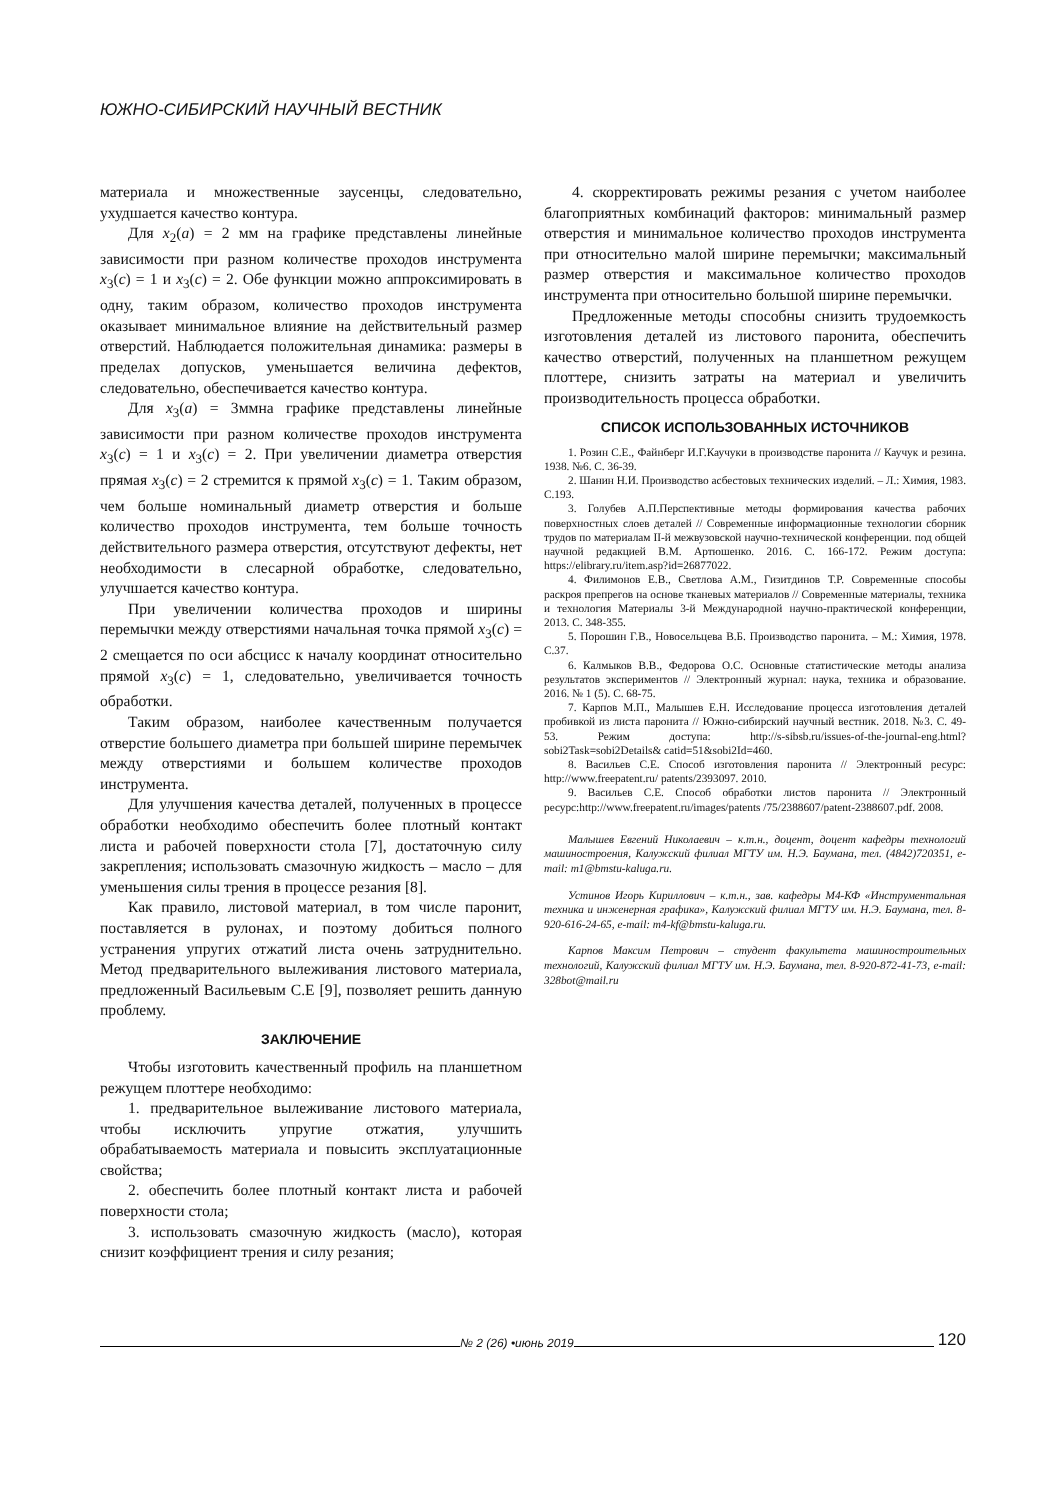ЮЖНО-СИБИРСКИЙ НАУЧНЫЙ ВЕСТНИК
материала и множественные заусенцы, следовательно, ухудшается качество контура.
Для x<sub>2</sub>(a) = 2 мм на графике представлены линейные зависимости при разном количестве проходов инструмента x<sub>3</sub>(c) = 1 и x<sub>3</sub>(c) = 2. Обе функции можно аппроксимировать в одну, таким образом, количество проходов инструмента оказывает минимальное влияние на действительный размер отверстий. Наблюдается положительная динамика: размеры в пределах допусков, уменьшается величина дефектов, следовательно, обеспечивается качество контура.
Для x<sub>3</sub>(a) = 3ммна графике представлены линейные зависимости при разном количестве проходов инструмента x<sub>3</sub>(c) = 1 и x<sub>3</sub>(c) = 2. При увеличении диаметра отверстия прямая x<sub>3</sub>(c) = 2 стремится к прямой x<sub>3</sub>(c) = 1. Таким образом, чем больше номинальный диаметр отверстия и больше количество проходов инструмента, тем больше точность действительного размера отверстия, отсутствуют дефекты, нет необходимости в слесарной обработке, следовательно, улучшается качество контура.
При увеличении количества проходов и ширины перемычки между отверстиями начальная точка прямой x<sub>3</sub>(c) = 2 смещается по оси абсцисс к началу координат относительно прямой x<sub>3</sub>(c) = 1, следовательно, увеличивается точность обработки.
Таким образом, наиболее качественным получается отверстие большего диаметра при большей ширине перемычек между отверстиями и большем количестве проходов инструмента.
Для улучшения качества деталей, полученных в процессе обработки необходимо обеспечить более плотный контакт листа и рабочей поверхности стола [7], достаточную силу закрепления; использовать смазочную жидкость – масло – для уменьшения силы трения в процессе резания [8].
Как правило, листовой материал, в том числе паронит, поставляется в рулонах, и поэтому добиться полного устранения упругих отжатий листа очень затруднительно. Метод предварительного вылеживания листового материала, предложенный Васильевым С.Е [9], позволяет решить данную проблему.
ЗАКЛЮЧЕНИЕ
Чтобы изготовить качественный профиль на планшетном режущем плоттере необходимо:
1. предварительное вылеживание листового материала, чтобы исключить упругие отжатия, улучшить обрабатываемость материала и повысить эксплуатационные свойства;
2. обеспечить более плотный контакт листа и рабочей поверхности стола;
3. использовать смазочную жидкость (масло), которая снизит коэффициент трения и силу резания;
4. скорректировать режимы резания с учетом наиболее благоприятных комбинаций факторов: минимальный размер отверстия и минимальное количество проходов инструмента при относительно малой ширине перемычки; максимальный размер отверстия и максимальное количество проходов инструмента при относительно большой ширине перемычки.
Предложенные методы способны снизить трудоемкость изготовления деталей из листового паронита, обеспечить качество отверстий, полученных на планшетном режущем плоттере, снизить затраты на материал и увеличить производительность процесса обработки.
СПИСОК ИСПОЛЬЗОВАННЫХ ИСТОЧНИКОВ
1. Розин С.Е., Файнберг И.Г.Каучуки в производстве паронита // Каучук и резина. 1938. №6. С. 36-39.
2. Шанин Н.И. Производство асбестовых технических изделий. – Л.: Химия, 1983. С.193.
3. Голубев А.П.Перспективные методы формирования качества рабочих поверхностных слоев деталей // Современные информационные технологии сборник трудов по материалам II-й межвузовской научно-технической конференции. под общей научной редакцией В.М. Артюшенко. 2016. С. 166-172. Режим доступа: https://elibrary.ru/item.asp?id=26877022.
4. Филимонов Е.В., Светлова А.М., Гизитдинов Т.Р. Современные способы раскроя препрегов на основе тканевых материалов // Современные материалы, техника и технология Материалы 3-й Международной научно-практической конференции, 2013. С. 348-355.
5. Порошин Г.В., Новосельцева В.Б. Производство паронита. – М.: Химия, 1978. С.37.
6. Калмыков В.В., Федорова О.С. Основные статистические методы анализа результатов экспериментов // Электронный журнал: наука, техника и образование. 2016. № 1 (5). С. 68-75.
7. Карпов М.П., Малышев Е.Н. Исследование процесса изготовления деталей пробивкой из листа паронита // Южно-сибирский научный вестник. 2018. №3. С. 49-53. Режим доступа: http://s-sibsb.ru/issues-of-the-journal-eng.html?sobi2Task=sobi2Details& catid=51&sobi2Id=460.
8. Васильев С.Е. Способ изготовления паронита // Электронный ресурс: http://www.freepatent.ru/ patents/2393097. 2010.
9. Васильев С.Е. Способ обработки листов паронита // Электронный ресурс:http://www.freepatent.ru/images/patents /75/2388607/patent-2388607.pdf. 2008.
Малышев Евгений Николаевич – к.т.н., доцент, доцент кафедры технологий машиностроения, Калужский филиал МГТУ им. Н.Э. Баумана, тел. (4842)720351, e-mail: m1@bmstu-kaluga.ru.
Устинов Игорь Кириллович – к.т.н., зав. кафедры М4-КФ «Инструментальная техника и инженерная графика», Калужский филиал МГТУ им. Н.Э. Баумана, тел. 8-920-616-24-65, e-mail: m4-kf@bmstu-kaluga.ru.
Карпов Максим Петрович – студент факультета машиностроительных технологий, Калужский филиал МГТУ им. Н.Э. Баумана, тел. 8-920-872-41-73, e-mail: 328bot@mail.ru
№ 2 (26) •июнь 2019
120